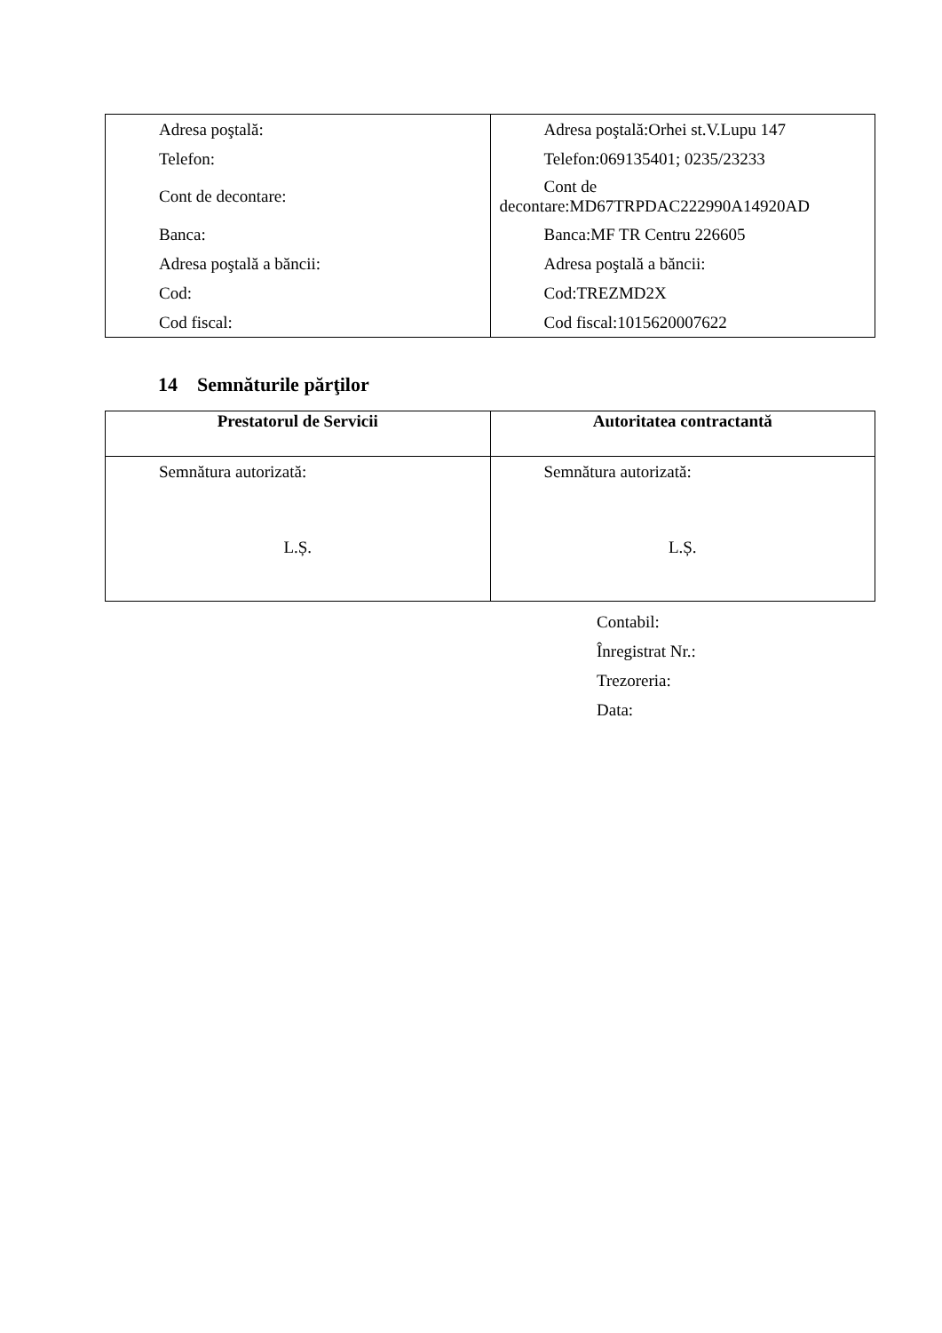| Adresa poştală: Telefon: Cont de decontare: Banca: Adresa poştală a băncii: Cod: Cod fiscal: | Adresa poştală:Orhei st.V.Lupu 147 Telefon:069135401; 0235/23233 Cont de decontare:MD67TRPDAC222990A14920AD Banca:MF TR Centru 226605 Adresa poştală a băncii: Cod:TREZMD2X Cod fiscal:1015620007622 |
14 Semnăturile părţilor
| Prestatorul de Servicii | Autoritatea contractantă |
| --- | --- |
| Semnătura autorizată: L.Ș. | Semnătura autorizată: L.Ș. |
Contabil:
Înregistrat Nr.:
Trezoreria:
Data: